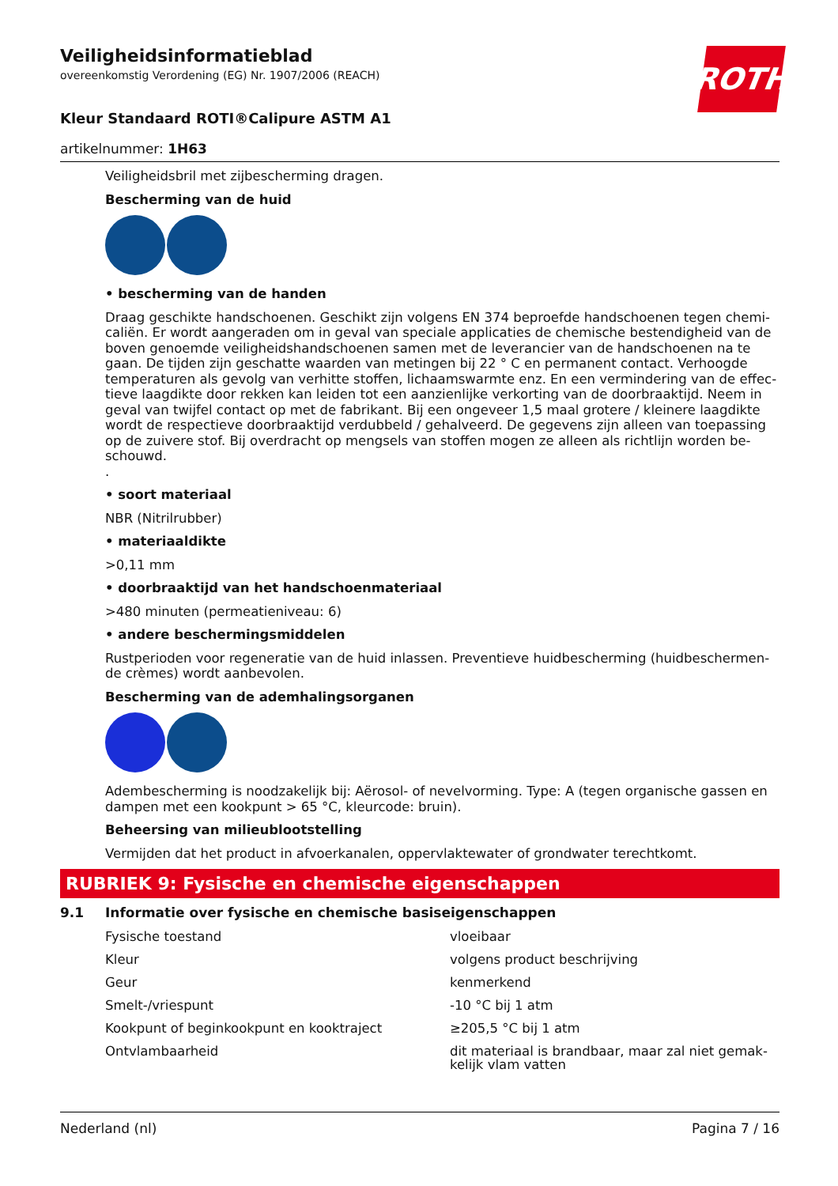ROTH
Veiligheidsinformatieblad
overeenkomstig Verordening (EG) Nr. 1907/2006 (REACH)
Kleur Standaard ROTI®Calipure ASTM A1
artikelnummer: 1H63
Veiligheidsbril met zijbescherming dragen.
Bescherming van de huid
• bescherming van de handen
Draag geschikte handschoenen. Geschikt zijn volgens EN 374 beproefde handschoenen tegen chemi­caliën. Er wordt aangeraden om in geval van speciale applicaties de chemische bestendigheid van de boven genoemde veiligheidshandschoenen samen met de leverancier van de handschoenen na te gaan. De tijden zijn geschatte waarden van metingen bij 22 ° C en permanent contact. Verhoogde temperaturen als gevolg van verhitte stoffen, lichaamswarmte enz. En een vermindering van de effec­tieve laagdikte door rekken kan leiden tot een aanzienlijke verkorting van de doorbraaktijd. Neem in geval van twijfel contact op met de fabrikant. Bij een ongeveer 1,5 maal grotere / kleinere laagdikte wordt de respectieve doorbraaktijd verdubbeld / gehalveerd. De gegevens zijn alleen van toepassing op de zuivere stof. Bij overdracht op mengsels van stoffen mogen ze alleen als richtlijn worden be­schouwd.
.
• soort materiaal
NBR (Nitrilrubber)
• materiaaldikte
>0,11 mm
• doorbraaktijd van het handschoenmateriaal
>480 minuten (permeatieniveau: 6)
• andere beschermingsmiddelen
Rustperioden voor regeneratie van de huid inlassen. Preventieve huidbescherming (huidbeschermen­de crèmes) wordt aanbevolen.
Bescherming van de ademhalingsorganen
Adembescherming is noodzakelijk bij: Aërosol- of nevelvorming. Type: A (tegen organische gassen en dampen met een kookpunt > 65 °C, kleurcode: bruin).
Beheersing van milieublootstelling
Vermijden dat het product in afvoerkanalen, oppervlaktewater of grondwater terechtkomt.
RUBRIEK 9: Fysische en chemische eigenschappen
9.1 Informatie over fysische en chemische basiseigenschappen
| | Fysische toestand | vloeibaar |
| | Kleur | volgens product beschrijving |
| | Geur | kenmerkend |
| | Smelt-/vriespunt | -10 °C bij 1 atm |
| | Kookpunt of beginkookpunt en kooktraject | ≥205,5 °C bij 1 atm |
| | Ontvlambaarheid | dit materiaal is brandbaar, maar zal niet gemak­kelijk vlam vatten |
Nederland (nl) Pagina 7 / 16